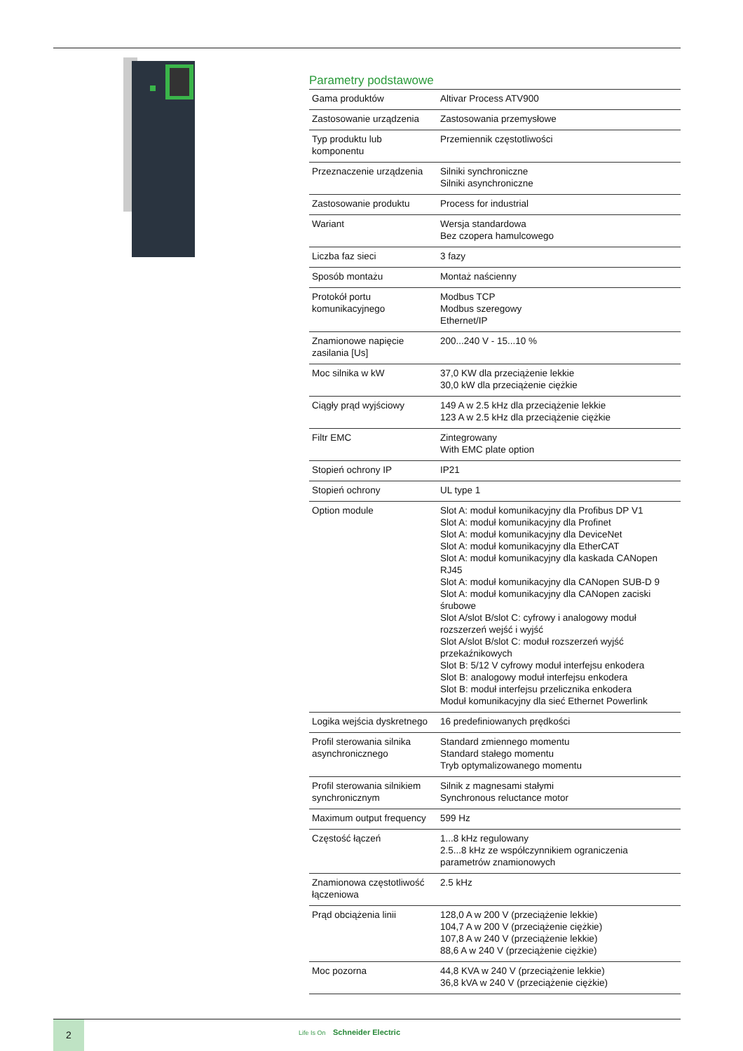Parametry podstawowe
| Gama produktów | Altivar Process ATV900 |
| Zastosowanie urządzenia | Zastosowania przemysłowe |
| Typ produktu lub komponentu | Przemiennik częstotliwości |
| Przeznaczenie urządzenia | Silniki synchroniczne Silniki asynchroniczne |
| Zastosowanie produktu | Process for industrial |
| Wariant | Wersja standardowa Bez czopera hamulcowego |
| Liczba faz sieci | 3 fazy |
| Sposób montażu | Montaż naścienny |
| Protokół portu komunikacyjnego | Modbus TCP Modbus szeregowy Ethernet/IP |
| Znamionowe napięcie zasilania [Us] | 200...240 V - 15...10 % |
| Moc silnika w kW | 37,0 KW dla przeciążenie lekkie 30,0 kW dla przeciążenie ciężkie |
| Ciągły prąd wyjściowy | 149 A w 2.5 kHz dla przeciążenie lekkie 123 A w 2.5 kHz dla przeciążenie ciężkie |
| Filtr EMC | Zintegrowany With EMC plate option |
| Stopień ochrony IP | IP21 |
| Stopień ochrony | UL type 1 |
| Option module | Slot A: moduł komunikacyjny dla Profibus DP V1 Slot A: moduł komunikacyjny dla Profinet Slot A: moduł komunikacyjny dla DeviceNet Slot A: moduł komunikacyjny dla EtherCAT Slot A: moduł komunikacyjny dla kaskada CANopen RJ45 Slot A: moduł komunikacyjny dla CANopen SUB-D 9 Slot A: moduł komunikacyjny dla CANopen zaciski śrubowe Slot A/slot B/slot C: cyfrowy i analogowy moduł rozszerzeń wejść i wyjść Slot A/slot B/slot C: moduł rozszerzeń wyjść przekaźnikowych Slot B: 5/12 V cyfrowy moduł interfejsu enkodera Slot B: analogowy moduł interfejsu enkodera Slot B: moduł interfejsu przelicznika enkodera Moduł komunikacyjny dla sieć Ethernet Powerlink |
| Logika wejścia dyskretnego | 16 predefiniowanych prędkości |
| Profil sterowania silnika asynchronicznego | Standard zmiennego momentu Standard stałego momentu Tryb optymalizowanego momentu |
| Profil sterowania silnikiem synchronicznym | Silnik z magnesami stałymi Synchronous reluctance motor |
| Maximum output frequency | 599 Hz |
| Częstość łączeń | 1...8 kHz regulowany 2.5...8 kHz ze współczynnikiem ograniczenia parametrów znamionowych |
| Znamionowa częstotliwość łączeniowa | 2.5 kHz |
| Prąd obciążenia linii | 128,0 A w 200 V (przeciążenie lekkie) 104,7 A w 200 V (przeciążenie ciężkie) 107,8 A w 240 V (przeciążenie lekkie) 88,6 A w 240 V (przeciążenie ciężkie) |
| Moc pozorna | 44,8 KVA w 240 V (przeciążenie lekkie) 36,8 kVA w 240 V (przeciążenie ciężkie) |
2
Life Is On Schneider Electric